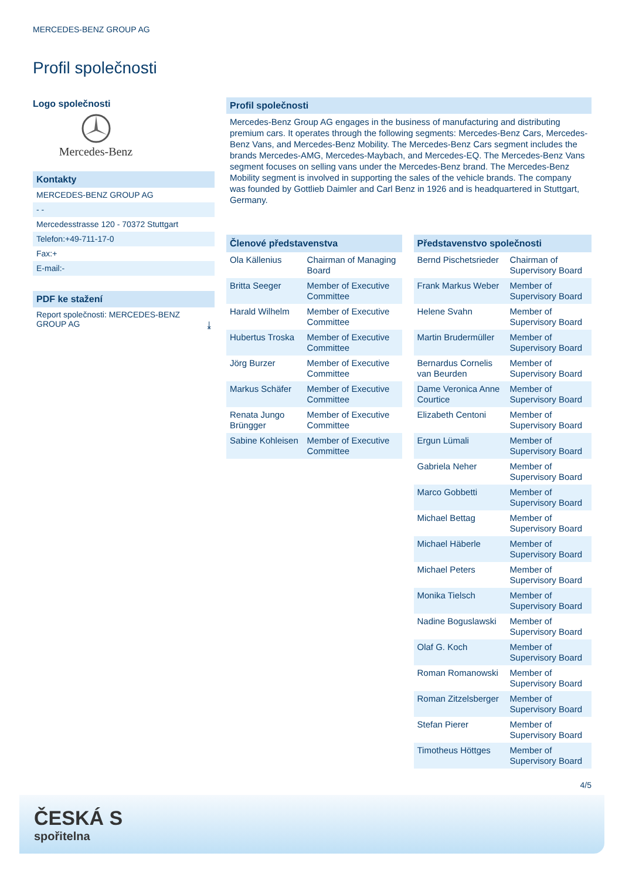MERCEDES-BENZ GROUP AG
Profil společnosti
Logo společnosti
Mercedes-Benz
Kontakty
MERCEDES-BENZ GROUP AG
- -
Mercedesstrasse 120 - 70372 Stuttgart
Telefon:+49-711-17-0
Fax:+
E-mail:-
PDF ke stažení
Report společnosti: MERCEDES-BENZ GROUP AG ⤓
Profil společnosti
Mercedes-Benz Group AG engages in the business of manufacturing and distributing premium cars. It operates through the following segments: Mercedes-Benz Cars, Mercedes-Benz Vans, and Mercedes-Benz Mobility. The Mercedes-Benz Cars segment includes the brands Mercedes-AMG, Mercedes-Maybach, and Mercedes-EQ. The Mercedes-Benz Vans segment focuses on selling vans under the Mercedes-Benz brand. The Mercedes-Benz Mobility segment is involved in supporting the sales of the vehicle brands. The company was founded by Gottlieb Daimler and Carl Benz in 1926 and is headquartered in Stuttgart, Germany.
| Členové představenstva | |
| --- | --- |
| Ola Källenius | Chairman of Managing Board |
| Britta Seeger | Member of Executive Committee |
| Harald Wilhelm | Member of Executive Committee |
| Hubertus Troska | Member of Executive Committee |
| Jörg Burzer | Member of Executive Committee |
| Markus Schäfer | Member of Executive Committee |
| Renata Jungo Brüngger | Member of Executive Committee |
| Sabine Kohleisen | Member of Executive Committee |
| Představenstvo společnosti | |
| --- | --- |
| Bernd Pischetsrieder | Chairman of Supervisory Board |
| Frank Markus Weber | Member of Supervisory Board |
| Helene Svahn | Member of Supervisory Board |
| Martin Brudermüller | Member of Supervisory Board |
| Bernardus Cornelis van Beurden | Member of Supervisory Board |
| Dame Veronica Anne Courtice | Member of Supervisory Board |
| Elizabeth Centoni | Member of Supervisory Board |
| Ergun Lümali | Member of Supervisory Board |
| Gabriela Neher | Member of Supervisory Board |
| Marco Gobbetti | Member of Supervisory Board |
| Michael Bettag | Member of Supervisory Board |
| Michael Häberle | Member of Supervisory Board |
| Michael Peters | Member of Supervisory Board |
| Monika Tielsch | Member of Supervisory Board |
| Nadine Boguslawski | Member of Supervisory Board |
| Olaf G. Koch | Member of Supervisory Board |
| Roman Romanowski | Member of Supervisory Board |
| Roman Zitzelsberger | Member of Supervisory Board |
| Stefan Pierer | Member of Supervisory Board |
| Timotheus Höttges | Member of Supervisory Board |
4/5
ČESKÁ S
spořitelna